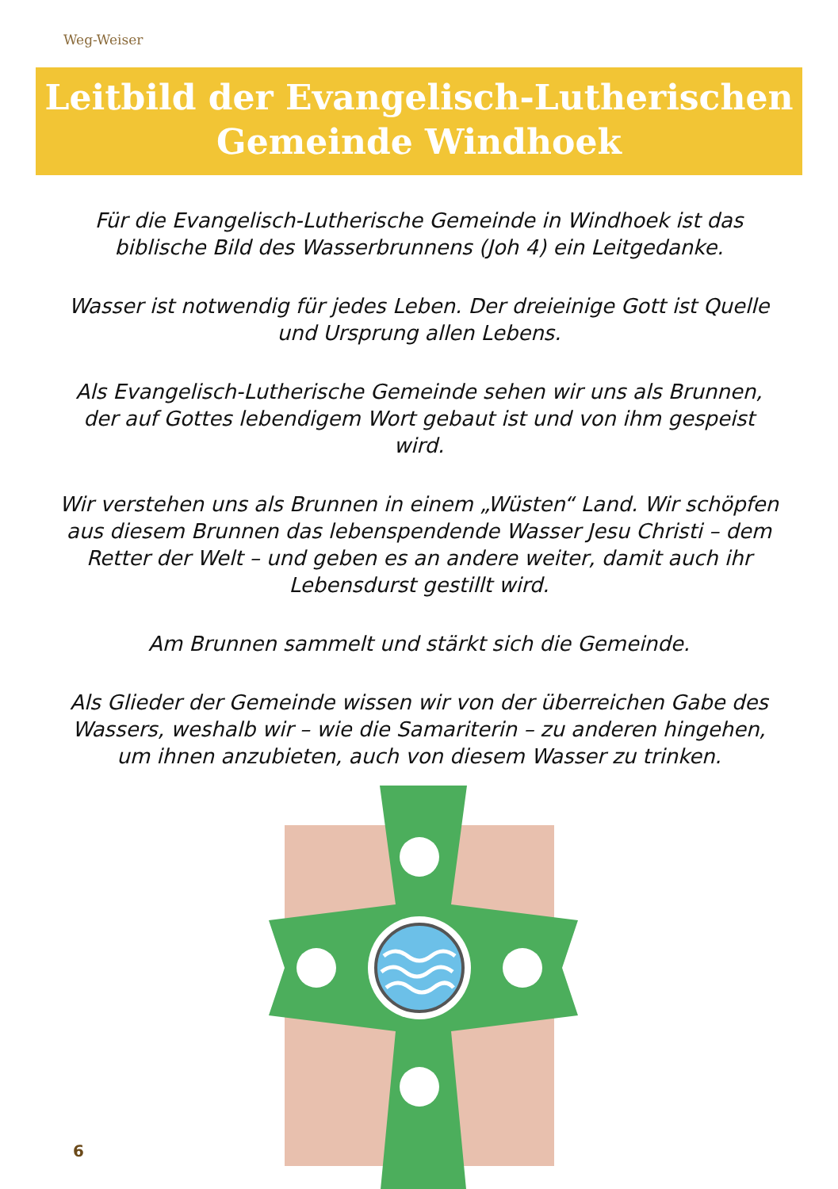Weg-Weiser
Leitbild der Evangelisch-Lutherischen
Gemeinde Windhoek
Für die Evangelisch-Lutherische Gemeinde in Windhoek ist das biblische Bild des Wasserbrunnens (Joh 4) ein Leitgedanke.
Wasser ist notwendig für jedes Leben. Der dreieinige Gott ist Quelle und Ursprung allen Lebens.
Als Evangelisch-Lutherische Gemeinde sehen wir uns als Brunnen, der auf Gottes lebendigem Wort gebaut ist und von ihm gespeist wird.
Wir verstehen uns als Brunnen in einem „Wüsten“ Land. Wir schöpfen aus diesem Brunnen das lebenspendende Wasser Jesu Christi – dem Retter der Welt – und geben es an andere weiter, damit auch ihr Lebensdurst gestillt wird.
Am Brunnen sammelt und stärkt sich die Gemeinde.
Als Glieder der Gemeinde wissen wir von der überreichen Gabe des Wassers, weshalb wir – wie die Samariterin – zu anderen hingehen, um ihnen anzubieten, auch von diesem Wasser zu trinken.
6